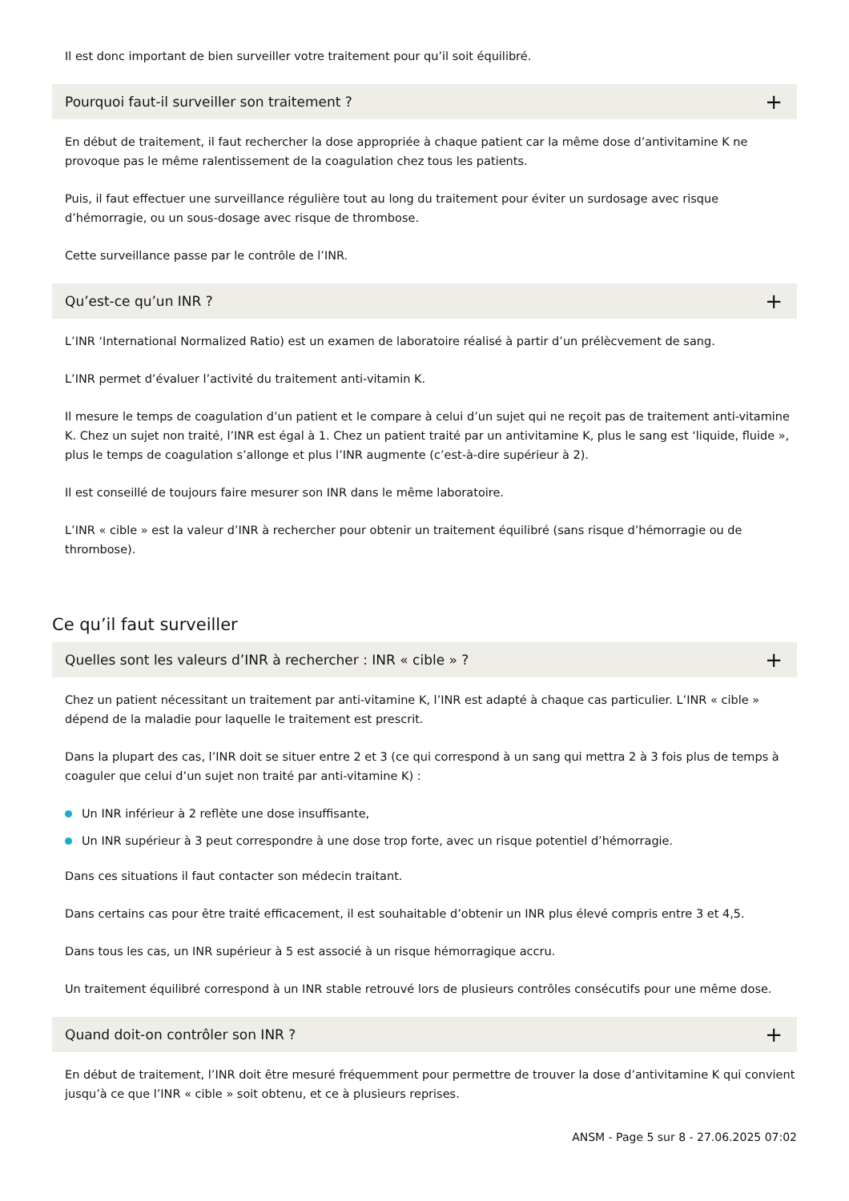Il est donc important de bien surveiller votre traitement pour qu’il soit équilibré.
Pourquoi faut-il surveiller son traitement ? +
En début de traitement, il faut rechercher la dose appropriée à chaque patient car la même dose d’antivitamine K ne provoque pas le même ralentissement de la coagulation chez tous les patients.
Puis, il faut effectuer une surveillance régulière tout au long du traitement pour éviter un surdosage avec risque d’hémorragie, ou un sous-dosage avec risque de thrombose.
Cette surveillance passe par le contrôle de l’INR.
Qu’est-ce qu’un INR ? +
L’INR ‘International Normalized Ratio) est un examen de laboratoire réalisé à partir d’un prélècvement de sang.
L’INR permet d’évaluer l’activité du traitement anti-vitamin K.
Il mesure le temps de coagulation d’un patient et le compare à celui d’un sujet qui ne reçoit pas de traitement anti-vitamine K. Chez un sujet non traité, l’INR est égal à 1. Chez un patient traité par un antivitamine K, plus le sang est ‘liquide, fluide », plus le temps de coagulation s’allonge et plus l’INR augmente (c’est-à-dire supérieur à 2).
Il est conseillé de toujours faire mesurer son INR dans le même laboratoire.
L’INR « cible » est la valeur d’INR à rechercher pour obtenir un traitement équilibré (sans risque d’hémorragie ou de thrombose).
Ce qu’il faut surveiller
Quelles sont les valeurs d’INR à rechercher : INR « cible » ? +
Chez un patient nécessitant un traitement par anti-vitamine K, l’INR est adapté à chaque cas particulier. L’INR « cible » dépend de la maladie pour laquelle le traitement est prescrit.
Dans la plupart des cas, l’INR doit se situer entre 2 et 3 (ce qui correspond à un sang qui mettra 2 à 3 fois plus de temps à coaguler que celui d’un sujet non traité par anti-vitamine K) :
Un INR inférieur à 2 reflète une dose insuffisante,
Un INR supérieur à 3 peut correspondre à une dose trop forte, avec un risque potentiel d’hémorragie.
Dans ces situations il faut contacter son médecin traitant.
Dans certains cas pour être traité efficacement, il est souhaitable d’obtenir un INR plus élevé compris entre 3 et 4,5.
Dans tous les cas, un INR supérieur à 5 est associé à un risque hémorragique accru.
Un traitement équilibré correspond à un INR stable retrouvé lors de plusieurs contrôles consécutifs pour une même dose.
Quand doit-on contrôler son INR ? +
En début de traitement, l’INR doit être mesuré fréquemment pour permettre de trouver la dose d’antivitamine K qui convient jusqu’à ce que l’INR « cible » soit obtenu, et ce à plusieurs reprises.
ANSM - Page 5 sur 8 - 27.06.2025 07:02